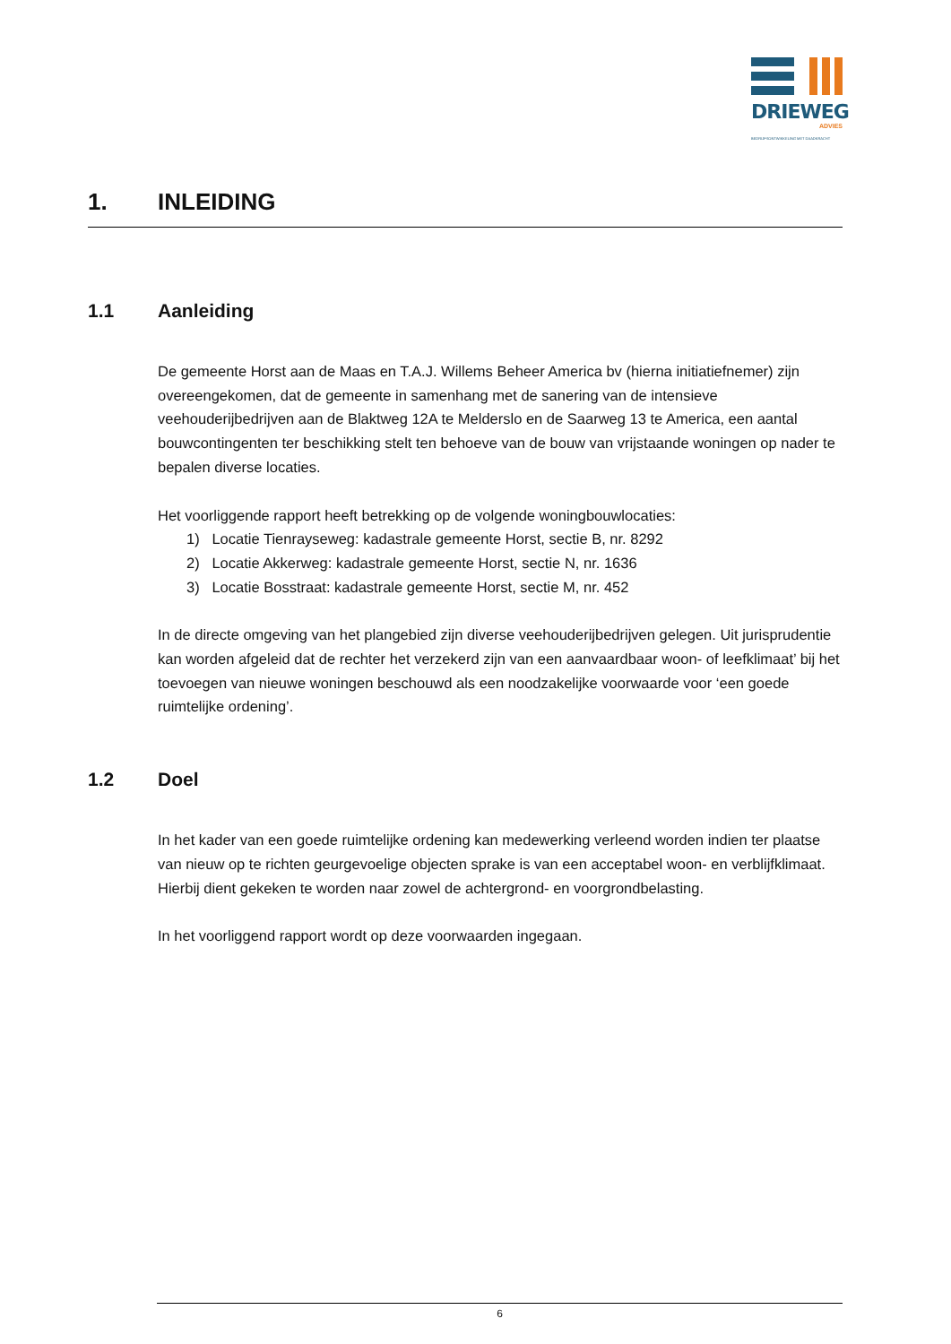DRIEWEG
ADVIES
BEDRIJFSONTWIKKELING MET DAADKRACHT
1. INLEIDING
1.1 Aanleiding
De gemeente Horst aan de Maas en T.A.J. Willems Beheer America bv (hierna initiatiefnemer) zijn overeengekomen, dat de gemeente in samenhang met de sanering van de intensieve veehouderijbedrijven aan de Blaktweg 12A te Melderslo en de Saarweg 13 te America, een aantal bouwcontingenten ter beschikking stelt ten behoeve van de bouw van vrijstaande woningen op nader te bepalen diverse locaties.
Het voorliggende rapport heeft betrekking op de volgende woningbouwlocaties:
1) Locatie Tienrayseweg: kadastrale gemeente Horst, sectie B, nr. 8292
2) Locatie Akkerweg: kadastrale gemeente Horst, sectie N, nr. 1636
3) Locatie Bosstraat: kadastrale gemeente Horst, sectie M, nr. 452
In de directe omgeving van het plangebied zijn diverse veehouderijbedrijven gelegen. Uit jurisprudentie kan worden afgeleid dat de rechter het verzekerd zijn van een aanvaardbaar woon- of leefklimaat’ bij het toevoegen van nieuwe woningen beschouwd als een noodzakelijke voorwaarde voor ‘een goede ruimtelijke ordening’.
1.2 Doel
In het kader van een goede ruimtelijke ordening kan medewerking verleend worden indien ter plaatse van nieuw op te richten geurgevoelige objecten sprake is van een acceptabel woon- en verblijfklimaat. Hierbij dient gekeken te worden naar zowel de achtergrond- en voorgrondbelasting.
In het voorliggend rapport wordt op deze voorwaarden ingegaan.
6